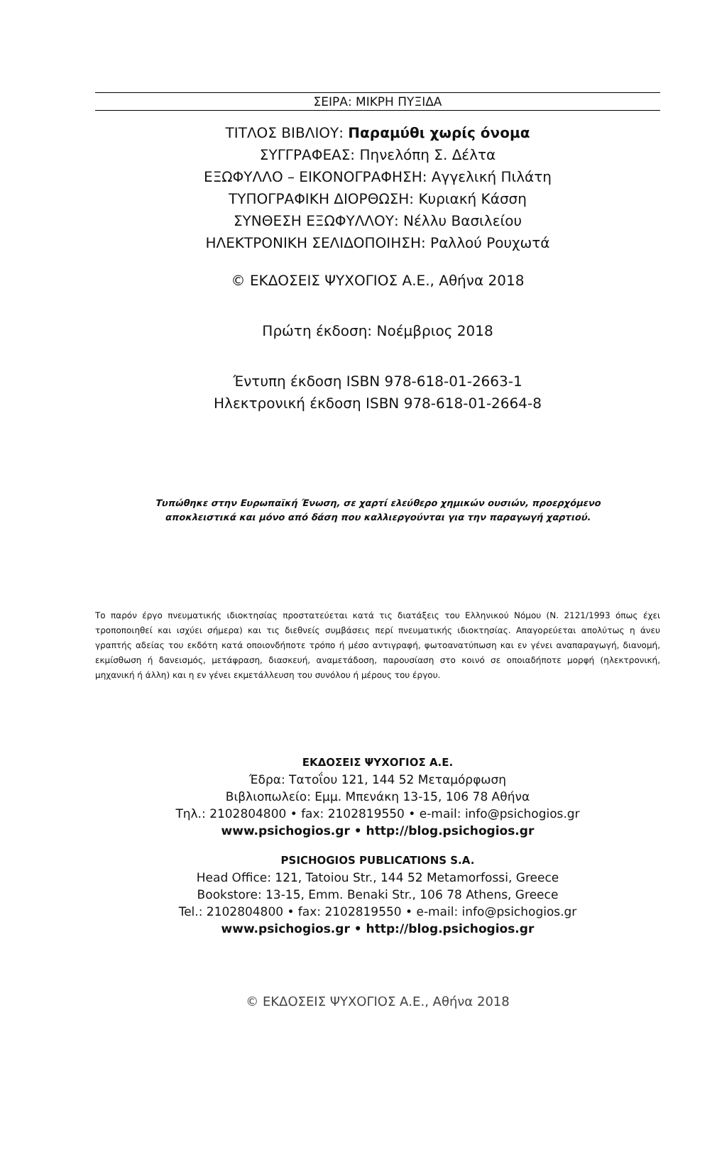ΣΕΙΡΑ: ΜΙΚΡΗ ΠΥΞΙΔΑ
ΤΙΤΛΟΣ ΒΙΒΛΙΟΥ: Παραμύθι χωρίς όνομα
ΣΥΓΓΡΑΦΕΑΣ: Πηνελόπη Σ. Δέλτα
ΕΞΩΦΥΛΛΟ – ΕΙΚΟΝΟΓΡΑΦΗΣΗ: Αγγελική Πιλάτη
ΤΥΠΟΓΡΑΦΙΚΗ ΔΙΟΡΘΩΣΗ: Κυριακή Κάσση
ΣΥΝΘΕΣΗ ΕΞΩΦΥΛΛΟΥ: Νέλλυ Βασιλείου
ΗΛΕΚΤΡΟΝΙΚΗ ΣΕΛΙΔΟΠΟΙΗΣΗ: Ραλλού Ρουχωτά
© ΕΚΔΟΣΕΙΣ ΨΥΧΟΓΙΟΣ Α.Ε., Αθήνα 2018
Πρώτη έκδοση: Νοέμβριος 2018
Έντυπη έκδοση ISBN 978-618-01-2663-1
Ηλεκτρονική έκδοση ISBN 978-618-01-2664-8
Τυπώθηκε στην Ευρωπαϊκή Ένωση, σε χαρτί ελεύθερο χημικών ουσιών, προερχόμενο
αποκλειστικά και μόνο από δάση που καλλιεργούνται για την παραγωγή χαρτιού.
Το παρόν έργο πνευματικής ιδιοκτησίας προστατεύεται κατά τις διατάξεις του Ελληνικού Νόμου (Ν. 2121/1993 όπως έχει τροποποιηθεί και ισχύει σήμερα) και τις διεθνείς συμβάσεις περί πνευματικής ιδιοκτησίας. Απαγορεύεται απολύτως η άνευ γραπτής αδείας του εκδότη κατά οποιονδήποτε τρόπο ή μέσο αντιγραφή, φωτοανατύπωση και εν γένει αναπαραγωγή, διανομή, εκμίσθωση ή δανεισμός, μετάφραση, διασκευή, αναμετάδοση, παρουσίαση στο κοινό σε οποιαδήποτε μορφή (ηλεκτρονική, μηχανική ή άλλη) και η εν γένει εκμετάλλευση του συνόλου ή μέρους του έργου.
ΕΚΔΟΣΕΙΣ ΨΥΧΟΓΙΟΣ Α.Ε.
Έδρα: Τατοΐου 121, 144 52 Μεταμόρφωση
Βιβλιοπωλείο: Εμμ. Μπενάκη 13-15, 106 78 Αθήνα
Τηλ.: 2102804800 • fax: 2102819550 • e-mail: info@psichogios.gr
www.psichogios.gr • http://blog.psichogios.gr
PSICHOGIOS PUBLICATIONS S.A.
Head Office: 121, Tatoiou Str., 144 52 Metamorfossi, Greece
Bookstore: 13-15, Emm. Benaki Str., 106 78 Athens, Greece
Tel.: 2102804800 • fax: 2102819550 • e-mail: info@psichogios.gr
www.psichogios.gr • http://blog.psichogios.gr
© ΕΚΔΟΣΕΙΣ ΨΥΧΟΓΙΟΣ Α.Ε., Αθήνα 2018